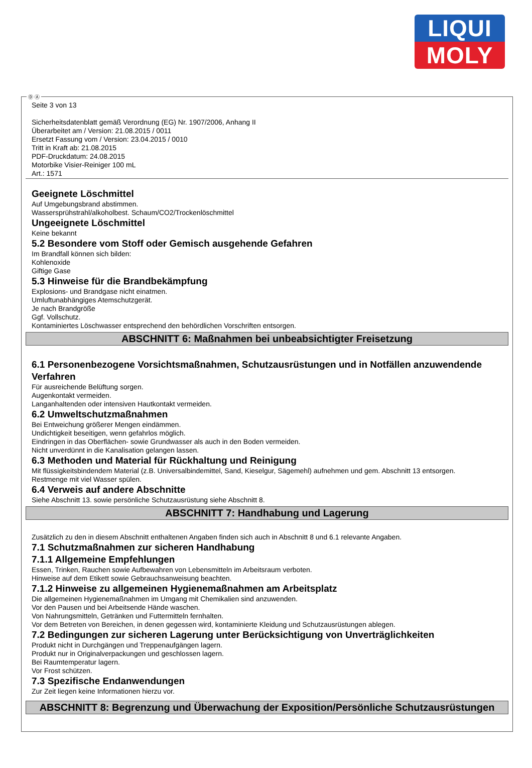LIQUI
MOLY
Ⓓ Ⓐ
Seite 3 von 13
Sicherheitsdatenblatt gemäß Verordnung (EG) Nr. 1907/2006, Anhang II
Überarbeitet am / Version: 21.08.2015 / 0011
Ersetzt Fassung vom / Version: 23.04.2015 / 0010
Tritt in Kraft ab: 21.08.2015
PDF-Druckdatum: 24.08.2015
Motorbike Visier-Reiniger 100 mL
Art.: 1571
Geeignete Löschmittel
Auf Umgebungsbrand abstimmen.
Wassersprühstrahl/alkoholbest. Schaum/CO2/Trockenlöschmittel
Ungeeignete Löschmittel
Keine bekannt
5.2 Besondere vom Stoff oder Gemisch ausgehende Gefahren
Im Brandfall können sich bilden:
Kohlenoxide
Giftige Gase
5.3 Hinweise für die Brandbekämpfung
Explosions- und Brandgase nicht einatmen.
Umluftunabhängiges Atemschutzgerät.
Je nach Brandgröße
Ggf. Vollschutz.
Kontaminiertes Löschwasser entsprechend den behördlichen Vorschriften entsorgen.
ABSCHNITT 6: Maßnahmen bei unbeabsichtigter Freisetzung
6.1 Personenbezogene Vorsichtsmaßnahmen, Schutzausrüstungen und in Notfällen anzuwendende Verfahren
Für ausreichende Belüftung sorgen.
Augenkontakt vermeiden.
Langanhaltenden oder intensiven Hautkontakt vermeiden.
6.2 Umweltschutzmaßnahmen
Bei Entweichung größerer Mengen eindämmen.
Undichtigkeit beseitigen, wenn gefahrlos möglich.
Eindringen in das Oberflächen- sowie Grundwasser als auch in den Boden vermeiden.
Nicht unverdünnt in die Kanalisation gelangen lassen.
6.3 Methoden und Material für Rückhaltung und Reinigung
Mit flüssigkeitsbindendem Material (z.B. Universalbindemittel, Sand, Kieselgur, Sägemehl) aufnehmen und gem. Abschnitt 13 entsorgen.
Restmenge mit viel Wasser spülen.
6.4 Verweis auf andere Abschnitte
Siehe Abschnitt 13. sowie persönliche Schutzausrüstung siehe Abschnitt 8.
ABSCHNITT 7: Handhabung und Lagerung
Zusätzlich zu den in diesem Abschnitt enthaltenen Angaben finden sich auch in Abschnitt 8 und 6.1 relevante Angaben.
7.1 Schutzmaßnahmen zur sicheren Handhabung
7.1.1 Allgemeine Empfehlungen
Essen, Trinken, Rauchen sowie Aufbewahren von Lebensmitteln im Arbeitsraum verboten.
Hinweise auf dem Etikett sowie Gebrauchsanweisung beachten.
7.1.2 Hinweise zu allgemeinen Hygienemaßnahmen am Arbeitsplatz
Die allgemeinen Hygienemaßnahmen im Umgang mit Chemikalien sind anzuwenden.
Vor den Pausen und bei Arbeitsende Hände waschen.
Von Nahrungsmitteln, Getränken und Futtermitteln fernhalten.
Vor dem Betreten von Bereichen, in denen gegessen wird, kontaminierte Kleidung und Schutzausrüstungen ablegen.
7.2 Bedingungen zur sicheren Lagerung unter Berücksichtigung von Unverträglichkeiten
Produkt nicht in Durchgängen und Treppenaufgängen lagern.
Produkt nur in Originalverpackungen und geschlossen lagern.
Bei Raumtemperatur lagern.
Vor Frost schützen.
7.3 Spezifische Endanwendungen
Zur Zeit liegen keine Informationen hierzu vor.
ABSCHNITT 8: Begrenzung und Überwachung der Exposition/Persönliche Schutzausrüstungen